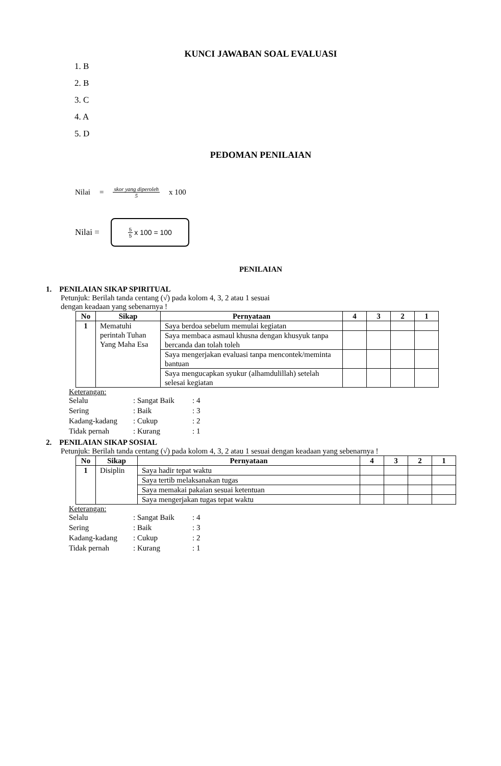KUNCI JAWABAN SOAL EVALUASI
1. B
2. B
3. C
4. A
5. D
PEDOMAN PENILAIAN
Nilai = skor yang diperoleh 5 x 100
Nilai =
5 5 x 100 = 100
PENILAIAN
1. PENILAIAN SIKAP SPIRITUAL
Petunjuk: Berilah tanda centang (√) pada kolom 4, 3, 2 atau 1 sesuai
dengan keadaan yang sebenarnya !
| No | Sikap | Pernyataan | 4 | 3 | 2 | 1 |
| --- | --- | --- | --- | --- | --- | --- |
| 1 | Mematuhi perintah Tuhan Yang Maha Esa | Saya berdoa sebelum memulai kegiatan | | | | |
| | | Saya membaca asmaul khusna dengan khusyuk tanpa bercanda dan tolah toleh | | | | |
| | | Saya mengerjakan evaluasi tanpa mencontek/meminta bantuan | | | | |
| | | Saya mengucapkan syukur (alhamdulillah) setelah selesai kegiatan | | | | |
Keterangan:
Selalu: Sangat Baik: 4
Sering: Baik: 3
Kadang-kadang: Cukup: 2
Tidak pernah: Kurang: 1
2. PENILAIAN SIKAP SOSIAL
Petunjuk: Berilah tanda centang (√) pada kolom 4, 3, 2 atau 1 sesuai dengan keadaan yang sebenarnya !
| No | Sikap | Pernyataan | 4 | 3 | 2 | 1 |
| --- | --- | --- | --- | --- | --- | --- |
| 1 | Disiplin | Saya hadir tepat waktu | | | | |
| | | Saya tertib melaksanakan tugas | | | | |
| | | Saya memakai pakaian sesuai ketentuan | | | | |
| | | Saya mengerjakan tugas tepat waktu | | | | |
Keterangan:
Selalu: Sangat Baik: 4
Sering: Baik: 3
Kadang-kadang: Cukup: 2
Tidak pernah: Kurang: 1